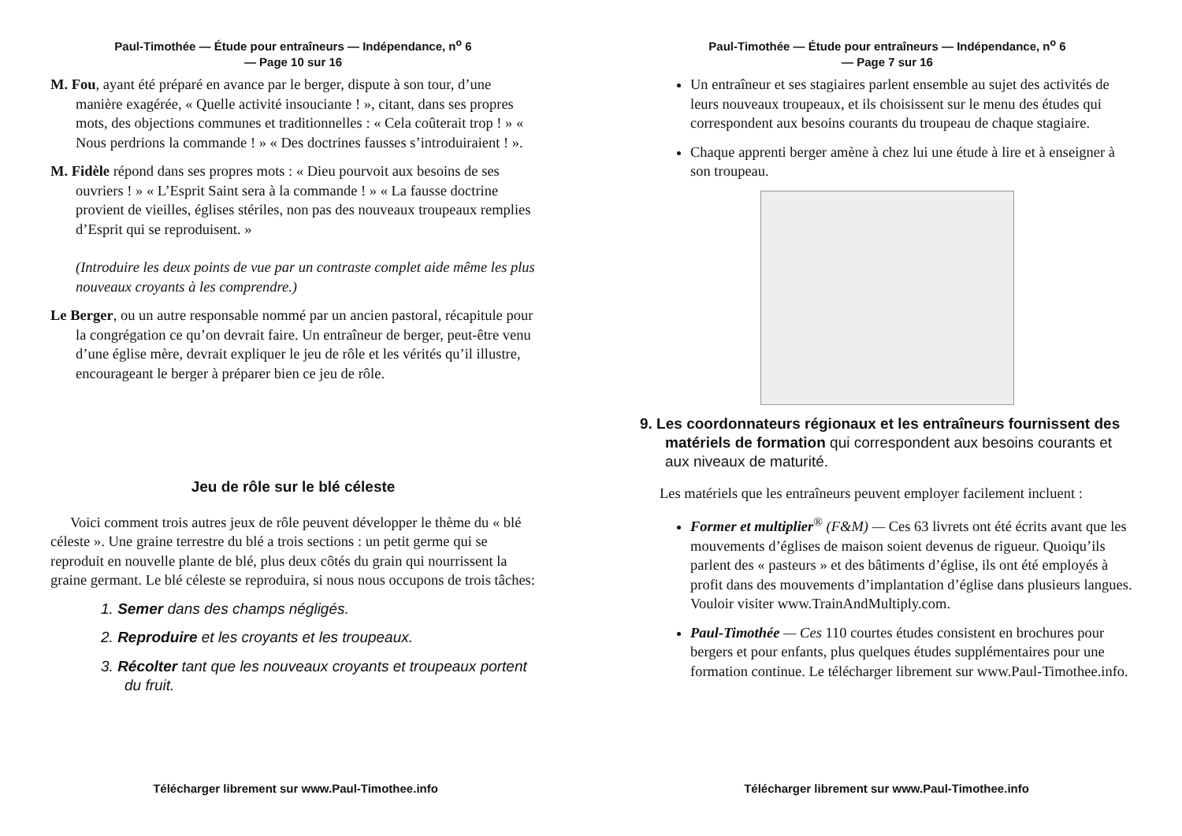Paul-Timothée — Étude pour entraîneurs — Indépendance, n<sup>o</sup> 6
— Page 10 sur 16
M. Fou, ayant été préparé en avance par le berger, dispute à son tour, d’une manière exagérée, « Quelle activité insouciante ! », citant, dans ses propres mots, des objections communes et traditionnelles : « Cela coûterait trop ! » « Nous perdrions la commande ! » « Des doctrines fausses s’introduiraient ! ».
M. Fidèle répond dans ses propres mots : « Dieu pourvoit aux besoins de ses ouvriers ! » « L’Esprit Saint sera à la commande ! » « La fausse doctrine provient de vieilles, églises stériles, non pas des nouveaux troupeaux remplies d’Esprit qui se reproduisent. »
(Introduire les deux points de vue par un contraste complet aide même les plus nouveaux croyants à les comprendre.)
Le Berger, ou un autre responsable nommé par un ancien pastoral, récapitule pour la congrégation ce qu’on devrait faire. Un entraîneur de berger, peut-être venu d’une église mère, devrait expliquer le jeu de rôle et les vérités qu’il illustre, encourageant le berger à préparer bien ce jeu de rôle.
Jeu de rôle sur le blé céleste
Voici comment trois autres jeux de rôle peuvent développer le thème du « blé céleste ». Une graine terrestre du blé a trois sections : un petit germe qui se reproduit en nouvelle plante de blé, plus deux côtés du grain qui nourrissent la graine germant. Le blé céleste se reproduira, si nous nous occupons de trois tâches:
1. Semer dans des champs négligés.
2. Reproduire et les croyants et les troupeaux.
3. Récolter tant que les nouveaux croyants et troupeaux portent du fruit.
Télécharger librement sur www.Paul-Timothee.info
Paul-Timothée — Étude pour entraîneurs — Indépendance, n<sup>o</sup> 6
— Page 7 sur 16
Un entraîneur et ses stagiaires parlent ensemble au sujet des activités de leurs nouveaux troupeaux, et ils choisissent sur le menu des études qui correspondent aux besoins courants du troupeau de chaque stagiaire.
Chaque apprenti berger amène à chez lui une étude à lire et à enseigner à son troupeau.
9. Les coordonnateurs régionaux et les entraîneurs fournissent des matériels de formation qui correspondent aux besoins courants et aux niveaux de maturité.
Les matériels que les entraîneurs peuvent employer facilement incluent :
Former et multiplier<sup>®</sup> (F&M) — Ces 63 livrets ont été écrits avant que les mouvements d’églises de maison soient devenus de rigueur. Quoiqu’ils parlent des « pasteurs » et des bâtiments d’église, ils ont été employés à profit dans des mouvements d’implantation d’église dans plusieurs langues. Vouloir visiter www.TrainAndMultiply.com.
Paul-Timothée — Ces 110 courtes études consistent en brochures pour bergers et pour enfants, plus quelques études supplémentaires pour une formation continue. Le télécharger librement sur www.Paul-Timothee.info.
Télécharger librement sur www.Paul-Timothee.info